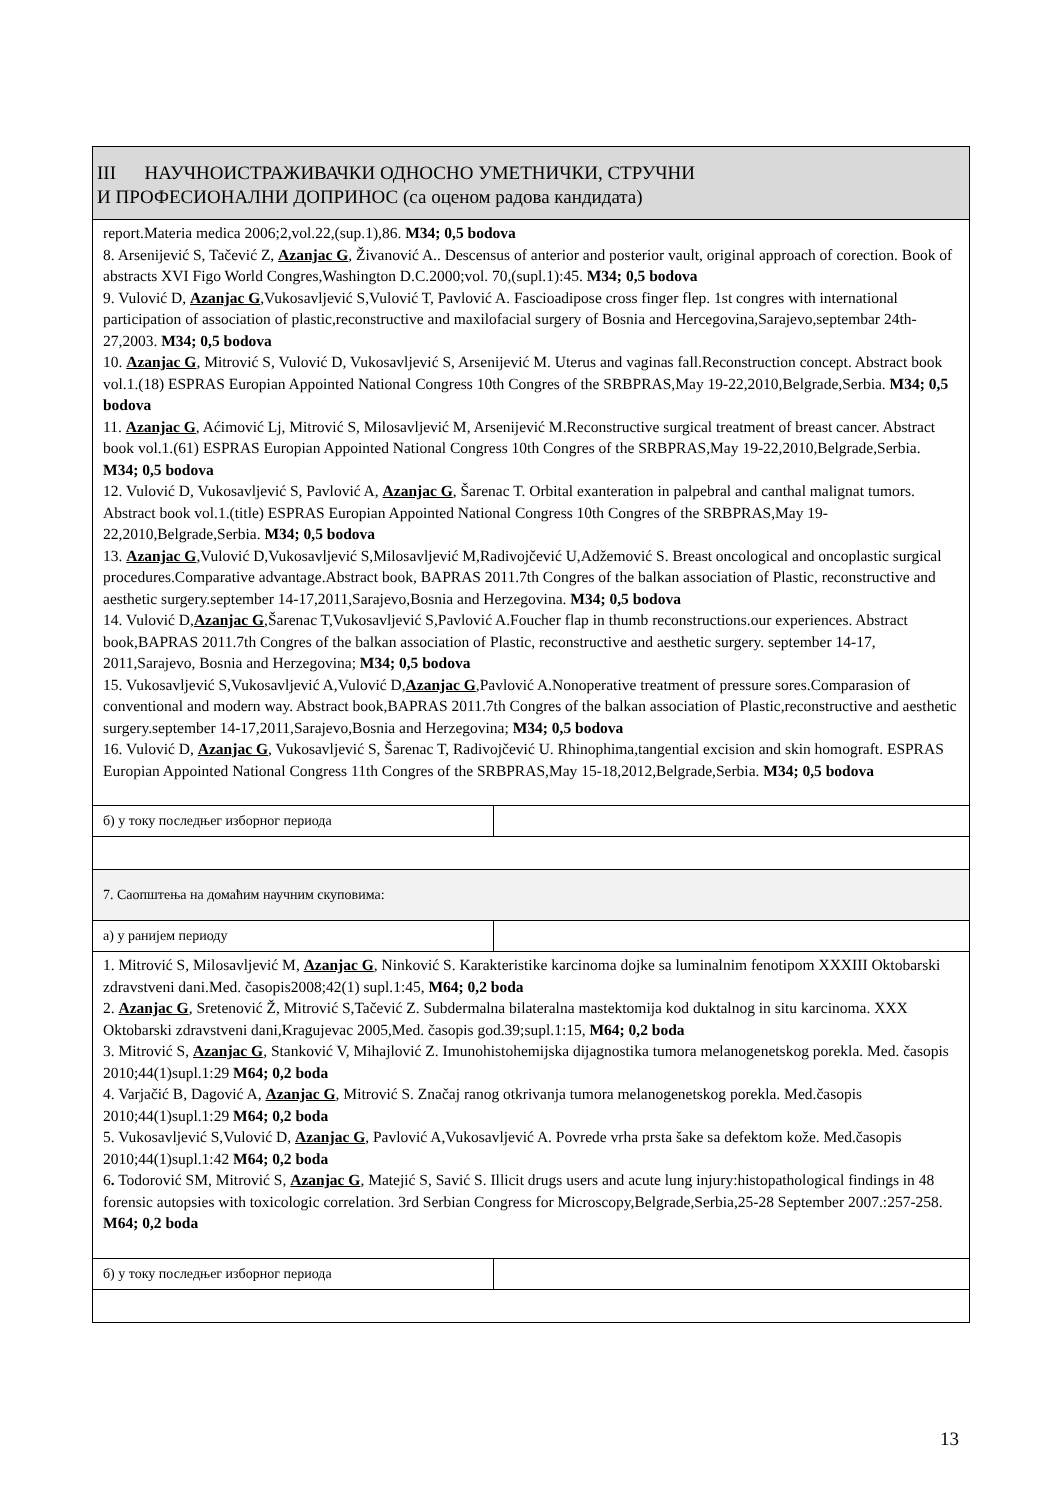| III НАУЧНОИСТРАЖИВАЧКИ ОДНОСНО УМЕТНИЧКИ, СТРУЧНИ И ПРОФЕСИОНАЛНИ ДОПРИНОС (са оценом радова кандидата) | |
| report.Materia medica 2006;2,vol.22,(sup.1),86. M34; 0,5 bodova 8. Arsenijević S, Tačević Z, Azanjac G , Živanović A.. Descensus of anterior and posterior vault, original approach of corection. Book of abstracts XVI Figo World Congres,Washington D.C.2000;vol. 70,(supl.1):45. M34; 0,5 bodova 9. Vulović D, Azanjac G ,Vukosavljević S,Vulović T, Pavlović A. Fascioadipose cross finger flep. 1st congres with international participation of association of plastic,reconstructive and maxilofacial surgery of Bosnia and Hercegovina,Sarajevo,septembar 24th-27,2003. M34; 0,5 bodova 10. Azanjac G , Mitrović S, Vulović D, Vukosavljević S, Arsenijević M. Uterus and vaginas fall.Reconstruction concept. Abstract book vol.1.(18) ESPRAS Europian Appointed National Congress 10th Congres of the SRBPRAS,May 19-22,2010,Belgrade,Serbia. M34; 0,5 bodova 11. Azanjac G , Aćimović Lj, Mitrović S, Milosavljević M, Arsenijević M.Reconstructive surgical treatment of breast cancer. Abstract book vol.1.(61) ESPRAS Europian Appointed National Congress 10th Congres of the SRBPRAS,May 19-22,2010,Belgrade,Serbia. M34; 0,5 bodova 12. Vulović D, Vukosavljević S, Pavlović A, Azanjac G , Šarenac T. Orbital exanteration in palpebral and canthal malignat tumors. Abstract book vol.1.(title) ESPRAS Europian Appointed National Congress 10th Congres of the SRBPRAS,May 19-22,2010,Belgrade,Serbia. M34; 0,5 bodova 13. Azanjac G ,Vulović D,Vukosavljević S,Milosavljević M,Radivojčević U,Adžemović S. Breast oncological and oncoplastic surgical procedures.Comparative advantage.Abstract book, BAPRAS 2011.7th Congres of the balkan association of Plastic, reconstructive and aesthetic surgery.september 14-17,2011,Sarajevo,Bosnia and Herzegovina. M34; 0,5 bodova 14. Vulović D, Azanjac G ,Šarenac T,Vukosavljević S,Pavlović A.Foucher flap in thumb reconstructions.our experiences. Abstract book,BAPRAS 2011.7th Congres of the balkan association of Plastic, reconstructive and aesthetic surgery. september 14-17, 2011,Sarajevo, Bosnia and Herzegovina; M34; 0,5 bodova 15. Vukosavljević S,Vukosavljević A,Vulović D, Azanjac G ,Pavlović A.Nonoperative treatment of pressure sores.Comparasion of conventional and modern way. Abstract book,BAPRAS 2011.7th Congres of the balkan association of Plastic,reconstructive and aesthetic surgery.september 14-17,2011,Sarajevo,Bosnia and Herzegovina; M34; 0,5 bodova 16. Vulović D, Azanjac G , Vukosavljević S, Šarenac T, Radivojčević U. Rhinophima,tangential excision and skin homograft. ESPRAS Europian Appointed National Congress 11th Congres of the SRBPRAS,May 15-18,2012,Belgrade,Serbia. M34; 0,5 bodova | |
| б) у току последњег изборног периода | |
| 7. Саопштења на домаћим научним скуповима: | |
| а) у ранијем периоду | |
| 1. Mitrović S, Milosavljević M, Azanjac G , Ninković S. Karakteristike karcinoma dojke sa luminalnim fenotipom XXXIII Oktobarski zdravstveni dani.Med. časopis2008;42(1) supl.1:45, M64; 0,2 boda 2. Azanjac G , Sretenović Ž, Mitrović S,Tačević Z. Subdermalna bilateralna mastektomija kod duktalnog in situ karcinoma. XXX Oktobarski zdravstveni dani,Kragujevac 2005,Med. časopis god.39;supl.1:15, M64; 0,2 boda 3. Mitrović S, Azanjac G , Stanković V, Mihajlović Z. Imunohistohemijska dijagnostika tumora melanogenetskog porekla. Med. časopis 2010;44(1)supl.1:29 M64; 0,2 boda 4. Varjačić B, Dagović A, Azanjac G , Mitrović S. Značaj ranog otkrivanja tumora melanogenetskog porekla. Med.časopis 2010;44(1)supl.1:29 M64; 0,2 boda 5. Vukosavljević S,Vulović D, Azanjac G , Pavlović A,Vukosavljević A. Povrede vrha prsta šake sa defektom kože. Med.časopis 2010;44(1)supl.1:42 M64; 0,2 boda 6 . Todorović SM, Mitrović S, Azanjac G , Matejić S, Savić S. Illicit drugs users and acute lung injury:histopathological findings in 48 forensic autopsies with toxicologic correlation. 3rd Serbian Congress for Microscopy,Belgrade,Serbia,25-28 September 2007.:257-258. M64; 0,2 boda | |
| б) у току последњег изборног периода | |
13